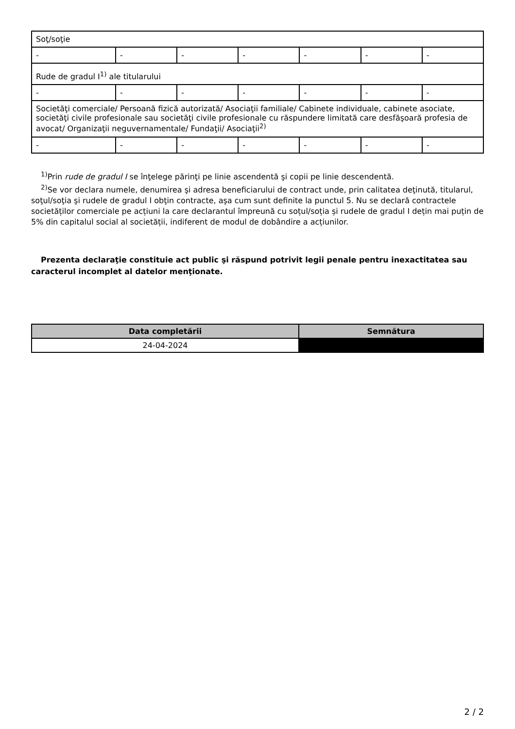| Soţ/soţie | | | | | | |
| - | - | - | - | - | - | - |
| Rude de gradul I<sup>1)</sup> ale titularului | | | | | | |
| - | - | - | - | - | - | - |
| Societăţi comerciale/ Persoană fizică autorizată/ Asociaţii familiale/ Cabinete individuale, cabinete asociate, societăţi civile profesionale sau societăţi civile profesionale cu răspundere limitată care desfăşoară profesia de avocat/ Organizaţii neguvernamentale/ Fundaţii/ Asociaţii<sup>2)</sup> | | | | | | |
| - | - | - | - | - | - | - |
<sup>1)</sup> Prin rude de gradul I se înţelege părinţi pe linie ascendentă şi copii pe linie descendentă.
<sup>2)</sup> Se vor declara numele, denumirea şi adresa beneficiarului de contract unde, prin calitatea deţinută, titularul, soţul/soţia şi rudele de gradul I obţin contracte, aşa cum sunt definite la punctul 5. Nu se declară contractele societăților comerciale pe acțiuni la care declarantul împreună cu soțul/soția și rudele de gradul I dețin mai puțin de 5% din capitalul social al societății, indiferent de modul de dobândire a acțiunilor.
Prezenta declaraţie constituie act public şi răspund potrivit legii penale pentru inexactitatea sau caracterul incomplet al datelor menţionate.
| Data completării | Semnătura |
| --- | --- |
| 24-04-2024 | |
2 / 2